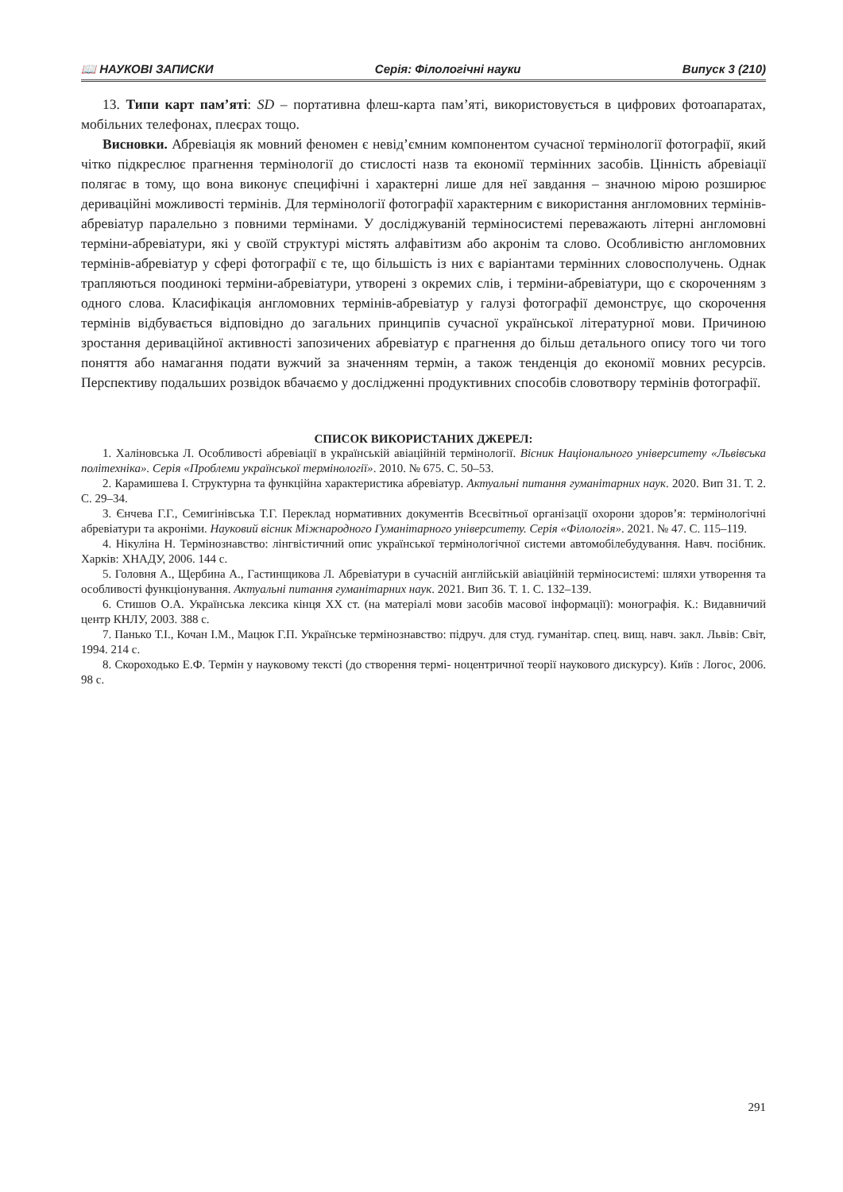📖 НАУКОВІ ЗАПИСКИ Серія: Філологічні науки Випуск 3 (210)
13. Типи карт пам’яті: SD – портативна флеш-карта пам’яті, використовується в цифрових фотоапаратах, мобільних телефонах, плеєрах тощо.
Висновки. Абревіація як мовний феномен є невід’ємним компонентом сучасної термінології фотографії, який чітко підкреслює прагнення термінології до стислості назв та економії термінних засобів. Цінність абревіації полягає в тому, що вона виконує специфічні і характерні лише для неї завдання – значною мірою розширює дериваційні можливості термінів. Для термінології фотографії характерним є використання англомовних термінів-абревіатур паралельно з повними термінами. У досліджуваній терміносистемі переважають літерні англомовні терміни-абревіатури, які у своїй структурі містять алфавітизм або акронім та слово. Особливістю англомовних термінів-абревіатур у сфері фотографії є те, що більшість із них є варіантами термінних словосполучень. Однак трапляються поодинокі терміни-абревіатури, утворені з окремих слів, і терміни-абревіатури, що є скороченням з одного слова. Класифікація англомовних термінів-абревіатур у галузі фотографії демонструє, що скорочення термінів відбувається відповідно до загальних принципів сучасної української літературної мови. Причиною зростання дериваційної активності запозичених абревіатур є прагнення до більш детального опису того чи того поняття або намагання подати вужчий за значенням термін, а також тенденція до економії мовних ресурсів. Перспективу подальших розвідок вбачаємо у дослідженні продуктивних способів словотвору термінів фотографії.
СПИСОК ВИКОРИСТАНИХ ДЖЕРЕЛ:
1. Халіновська Л. Особливості абревіації в українській авіаційній термінології. Вісник Національного університету «Львівська політехніка». Серія «Проблеми української термінології». 2010. № 675. С. 50–53.
2. Карамишева І. Структурна та функційна характеристика абревіатур. Актуальні питання гуманітарних наук. 2020. Вип 31. Т. 2. С. 29–34.
3. Єнчева Г.Г., Семигінівська Т.Г. Переклад нормативних документів Всесвітньої організації охорони здоров’я: термінологічні абревіатури та акроніми. Науковий вісник Міжнародного Гуманітарного університету. Серія «Філологія». 2021. № 47. С. 115–119.
4. Нікуліна Н. Термінознавство: лінгвістичний опис української термінологічної системи автомобілебудування. Навч. посібник. Харків: ХНАДУ, 2006. 144 с.
5. Головня А., Щербина А., Гастинщикова Л. Абревіатури в сучасній англійській авіаційній терміносистемі: шляхи утворення та особливості функціонування. Актуальні питання гуманітарних наук. 2021. Вип 36. Т. 1. С. 132–139.
6. Стишов О.А. Українська лексика кінця ХХ ст. (на матеріалі мови засобів масової інформації): монографія. К.: Видавничий центр КНЛУ, 2003. 388 с.
7. Панько Т.І., Кочан І.М., Мацюк Г.П. Українське термінознавство: підруч. для студ. гуманітар. спец. вищ. навч. закл. Львів: Світ, 1994. 214 с.
8. Скороходько Е.Ф. Термін у науковому тексті (до створення термі- ноцентричної теорії наукового дискурсу). Київ : Логос, 2006. 98 с.
291